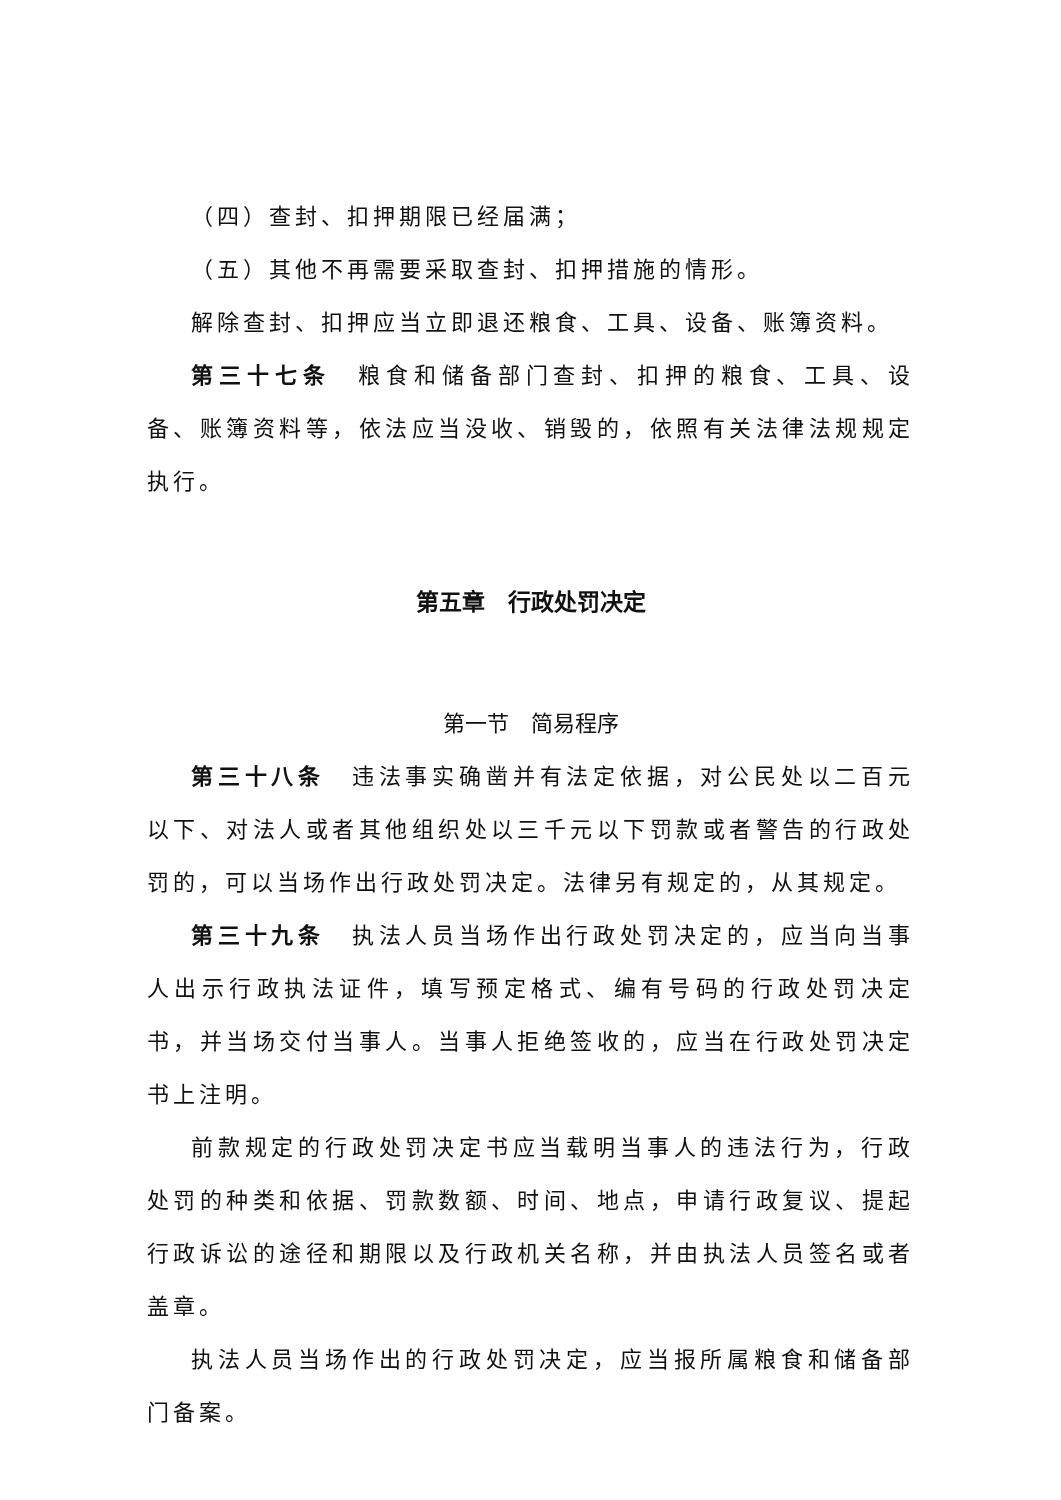（四）查封、扣押期限已经届满；
（五）其他不再需要采取查封、扣押措施的情形。
解除查封、扣押应当立即退还粮食、工具、设备、账簿资料。
第三十七条　粮食和储备部门查封、扣押的粮食、工具、设备、账簿资料等，依法应当没收、销毁的，依照有关法律法规规定执行。
第五章　行政处罚决定
第一节　简易程序
第三十八条　违法事实确凿并有法定依据，对公民处以二百元以下、对法人或者其他组织处以三千元以下罚款或者警告的行政处罚的，可以当场作出行政处罚决定。法律另有规定的，从其规定。
第三十九条　执法人员当场作出行政处罚决定的，应当向当事人出示行政执法证件，填写预定格式、编有号码的行政处罚决定书，并当场交付当事人。当事人拒绝签收的，应当在行政处罚决定书上注明。
前款规定的行政处罚决定书应当载明当事人的违法行为，行政处罚的种类和依据、罚款数额、时间、地点，申请行政复议、提起行政诉讼的途径和期限以及行政机关名称，并由执法人员签名或者盖章。
执法人员当场作出的行政处罚决定，应当报所属粮食和储备部门备案。